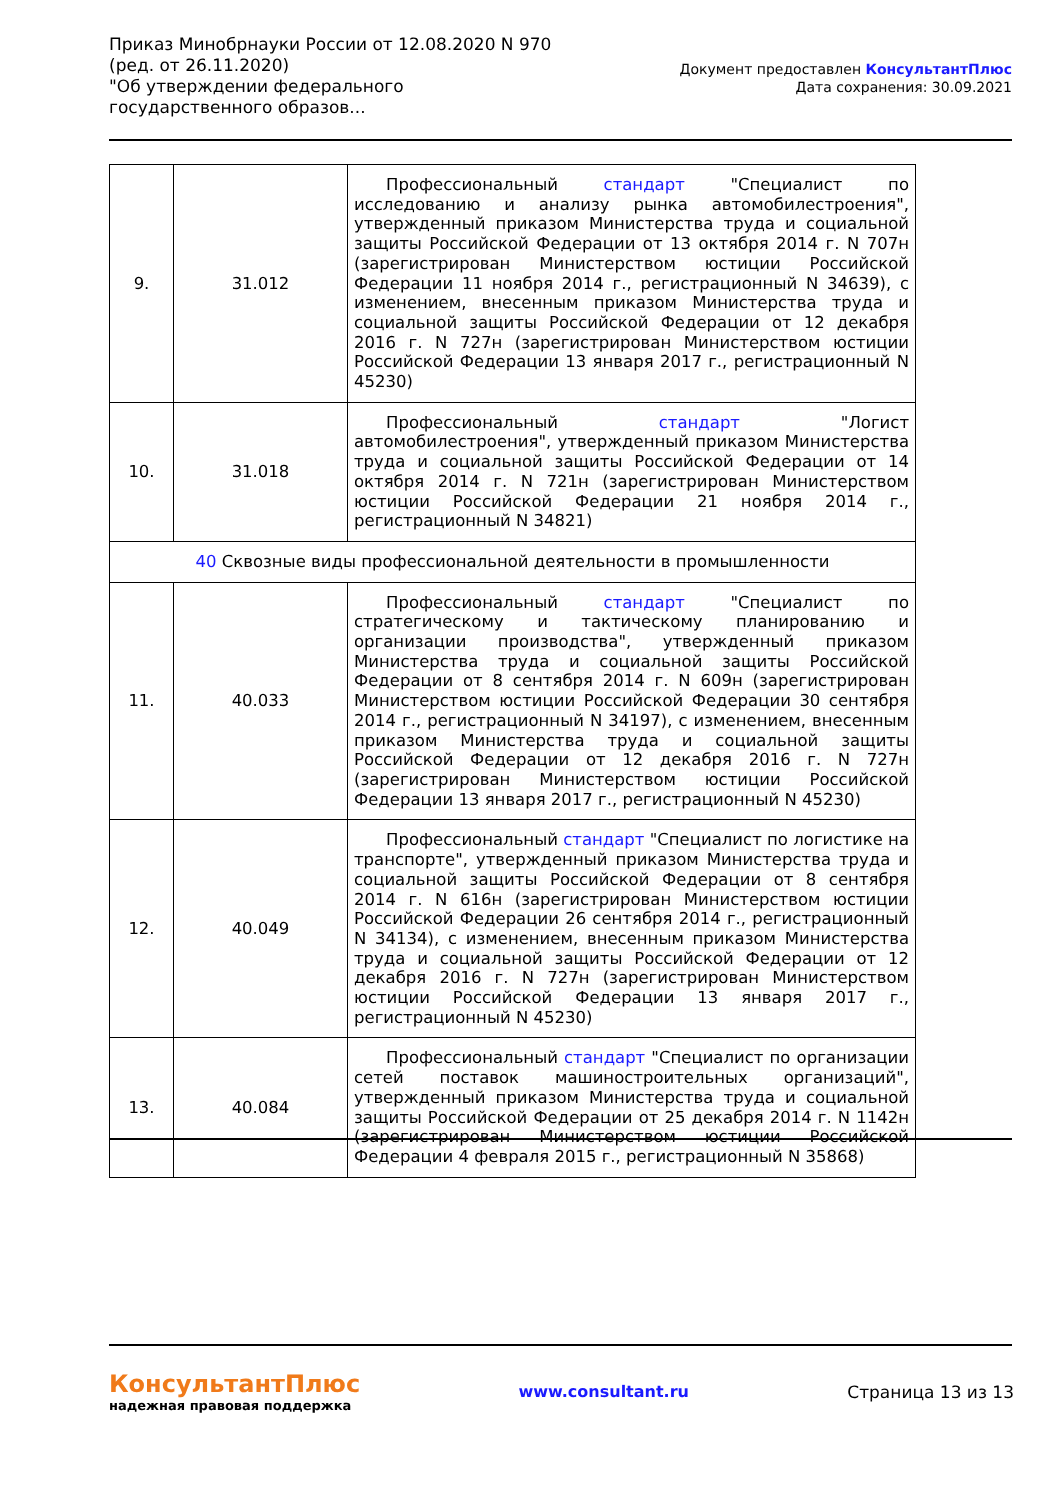Приказ Минобрнауки России от 12.08.2020 N 970
(ред. от 26.11.2020)
"Об утверждении федерального государственного образов...
Документ предоставлен КонсультантПлюс
Дата сохранения: 30.09.2021
| 9. | 31.012 | Профессиональный стандарт "Специалист по исследованию и анализу рынка автомобилестроения", утвержденный приказом Министерства труда и социальной защиты Российской Федерации от 13 октября 2014 г. N 707н (зарегистрирован Министерством юстиции Российской Федерации 11 ноября 2014 г., регистрационный N 34639), с изменением, внесенным приказом Министерства труда и социальной защиты Российской Федерации от 12 декабря 2016 г. N 727н (зарегистрирован Министерством юстиции Российской Федерации 13 января 2017 г., регистрационный N 45230) |
| 10. | 31.018 | Профессиональный стандарт "Логист автомобилестроения", утвержденный приказом Министерства труда и социальной защиты Российской Федерации от 14 октября 2014 г. N 721н (зарегистрирован Министерством юстиции Российской Федерации 21 ноября 2014 г., регистрационный N 34821) |
| 40 Сквозные виды профессиональной деятельности в промышленности | | |
| 11. | 40.033 | Профессиональный стандарт "Специалист по стратегическому и тактическому планированию и организации производства", утвержденный приказом Министерства труда и социальной защиты Российской Федерации от 8 сентября 2014 г. N 609н (зарегистрирован Министерством юстиции Российской Федерации 30 сентября 2014 г., регистрационный N 34197), с изменением, внесенным приказом Министерства труда и социальной защиты Российской Федерации от 12 декабря 2016 г. N 727н (зарегистрирован Министерством юстиции Российской Федерации 13 января 2017 г., регистрационный N 45230) |
| 12. | 40.049 | Профессиональный стандарт "Специалист по логистике на транспорте", утвержденный приказом Министерства труда и социальной защиты Российской Федерации от 8 сентября 2014 г. N 616н (зарегистрирован Министерством юстиции Российской Федерации 26 сентября 2014 г., регистрационный N 34134), с изменением, внесенным приказом Министерства труда и социальной защиты Российской Федерации от 12 декабря 2016 г. N 727н (зарегистрирован Министерством юстиции Российской Федерации 13 января 2017 г., регистрационный N 45230) |
| 13. | 40.084 | Профессиональный стандарт "Специалист по организации сетей поставок машиностроительных организаций", утвержденный приказом Министерства труда и социальной защиты Российской Федерации от 25 декабря 2014 г. N 1142н (зарегистрирован Министерством юстиции Российской Федерации 4 февраля 2015 г., регистрационный N 35868) |
КонсультантПлюс
надежная правовая поддержка
www.consultant.ru Страница 13 из 13